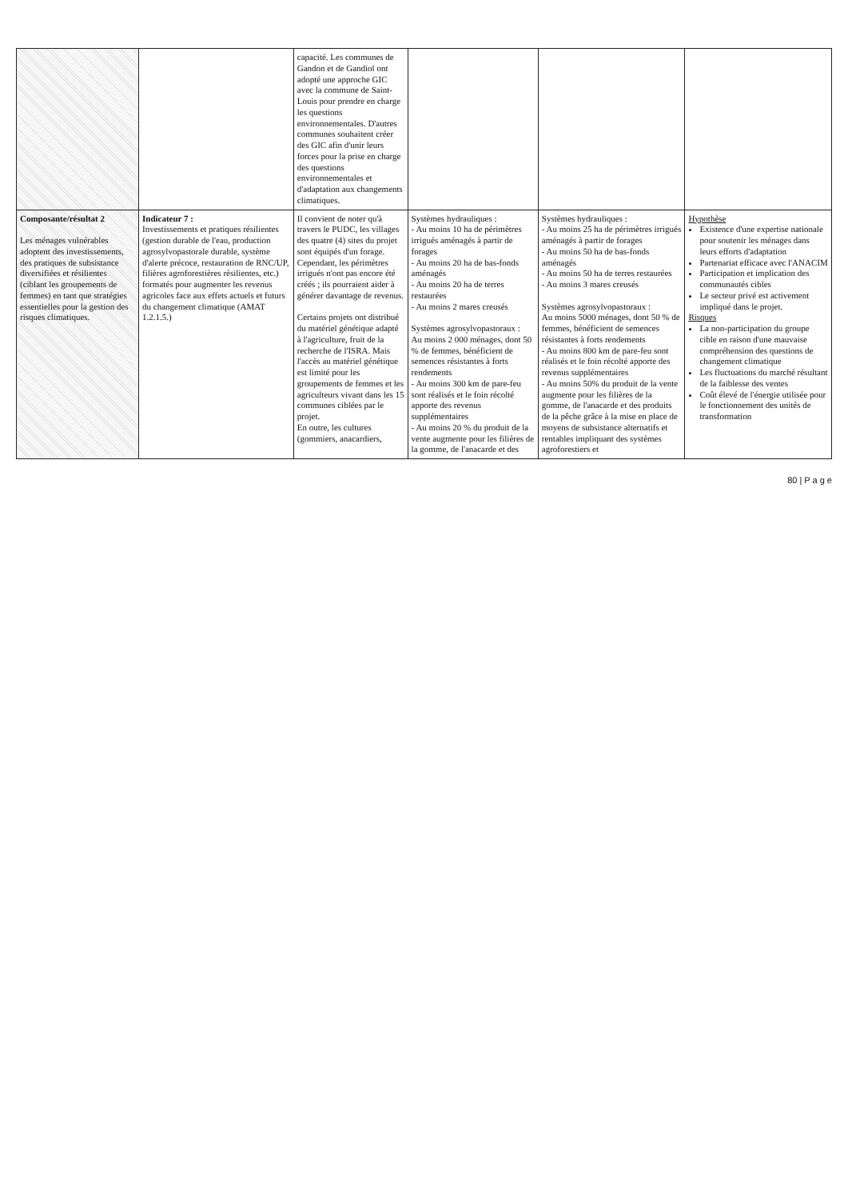| | | capacité. Les communes de Gandon et de Gandiol ont adopté une approche GIC avec la commune de Saint-Louis pour prendre en charge les questions environnementales. D'autres communes souhaitent créer des GIC afin d'unir leurs forces pour la prise en charge des questions environnementales et d'adaptation aux changements climatiques. | | | |
| Composante/résultat 2 Les ménages vulnérables adoptent des investissements, des pratiques de subsistance diversifiées et résilientes (ciblant les groupements de femmes) en tant que stratégies essentielles pour la gestion des risques climatiques. | Indicateur 7 : Investissements et pratiques résilientes (gestion durable de l'eau, production agrosylvopastorale durable, système d'alerte précoce, restauration de RNC/UP, filières agroforestières résilientes, etc.) formatés pour augmenter les revenus agricoles face aux effets actuels et futurs du changement climatique (AMAT 1.2.1.5.) | Il convient de noter qu'à travers le PUDC, les villages des quatre (4) sites du projet sont équipés d'un forage. Cependant, les périmètres irrigués n'ont pas encore été créés ; ils pourraient aider à générer davantage de revenus. Certains projets ont distribué du matériel génétique adapté à l'agriculture, fruit de la recherche de l'ISRA. Mais l'accès au matériel génétique est limité pour les groupements de femmes et les agriculteurs vivant dans les 15 communes ciblées par le projet. En outre, les cultures (gommiers, anacardiers, | Systèmes hydrauliques : - Au moins 10 ha de périmètres irrigués aménagés à partir de forages - Au moins 20 ha de bas-fonds aménagés - Au moins 20 ha de terres restaurées - Au moins 2 mares creusés Systèmes agrosylvopastoraux : Au moins 2 000 ménages, dont 50 % de femmes, bénéficient de semences résistantes à forts rendements - Au moins 300 km de pare-feu sont réalisés et le foin récolté apporte des revenus supplémentaires - Au moins 20 % du produit de la vente augmente pour les filières de la gomme, de l'anacarde et des | Systèmes hydrauliques : - Au moins 25 ha de périmètres irrigués aménagés à partir de forages - Au moins 50 ha de bas-fonds aménagés - Au moins 50 ha de terres restaurées - Au moins 3 mares creusés Systèmes agrosylvopastoraux : Au moins 5000 ménages, dont 50 % de femmes, bénéficient de semences résistantes à forts rendements - Au moins 800 km de pare-feu sont réalisés et le foin récolté apporte des revenus supplémentaires - Au moins 50% du produit de la vente augmente pour les filières de la gomme, de l'anacarde et des produits de la pêche grâce à la mise en place de moyens de subsistance alternatifs et rentables impliquant des systèmes agroforestiers et | Hypothèse Existence d'une expertise nationale pour soutenir les ménages dans leurs efforts d'adaptation Partenariat efficace avec l'ANACIM Participation et implication des communautés cibles Le secteur privé est activement impliqué dans le projet. Risques La non-participation du groupe cible en raison d'une mauvaise compréhension des questions de changement climatique Les fluctuations du marché résultant de la faiblesse des ventes Coût élevé de l'énergie utilisée pour le fonctionnement des unités de transformation |
80 | P a g e